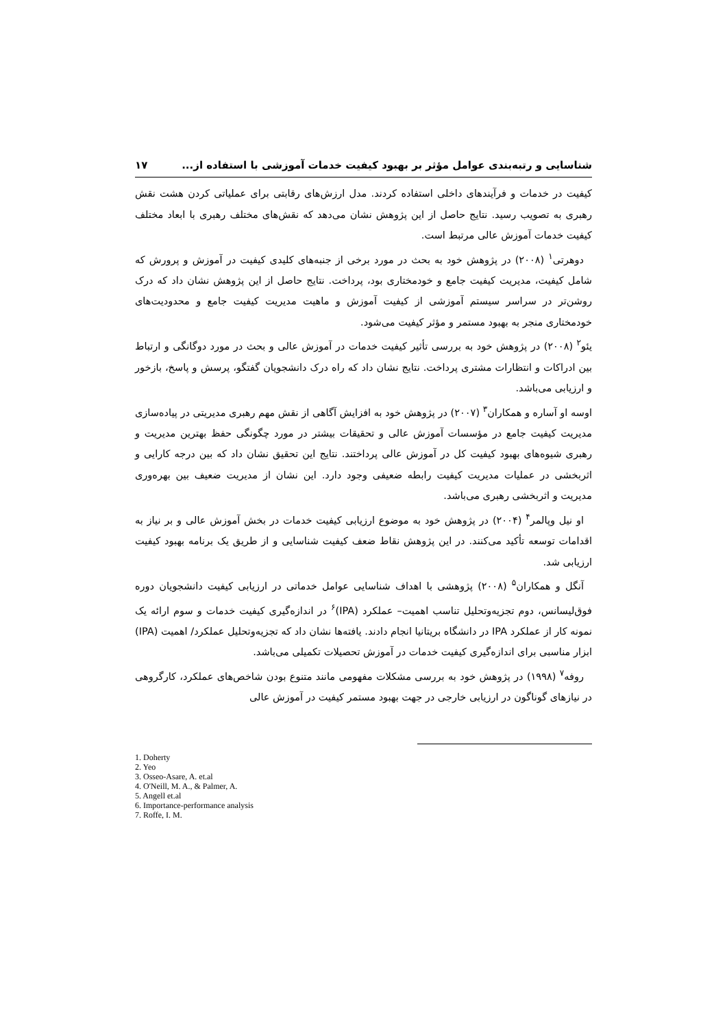شناسایی و رتبه‌بندی عوامل مؤثر بر بهبود کیفیت خدمات آموزشی با استفاده از... ۱۷
کیفیت در خدمات و فرآیندهای داخلی استفاده کردند. مدل ارزش‌های رقابتی برای عملیاتی کردن هشت نقش رهبری به تصویب رسید. نتایج حاصل از این پژوهش نشان می‌دهد که نقش‌های مختلف رهبری با ابعاد مختلف کیفیت خدمات آموزش عالی مرتبط است.
دوهرتی<sup>۱</sup> (۲۰۰۸) در پژوهش خود به بحث در مورد برخی از جنبه‌های کلیدی کیفیت در آموزش و پرورش که شامل کیفیت، مدیریت کیفیت جامع و خودمختاری بود، پرداخت. نتایج حاصل از این پژوهش نشان داد که درک روشن‌تر در سراسر سیستم آموزشی از کیفیت آموزش و ماهیت مدیریت کیفیت جامع و محدودیت‌های خودمختاری منجر به بهبود مستمر و مؤثر کیفیت می‌شود.
یئو<sup>۲</sup> (۲۰۰۸) در پژوهش خود به بررسی تأثیر کیفیت خدمات در آموزش عالی و بحث در مورد دوگانگی و ارتباط بین ادراکات و انتظارات مشتری پرداخت. نتایج نشان داد که راه درک دانشجویان گفتگو، پرسش و پاسخ، بازخور و ارزیابی می‌باشد.
اوسه او آساره و همکاران<sup>۳</sup> (۲۰۰۷) در پژوهش خود به افزایش آگاهی از نقش مهم رهبری مدیریتی در پیاده‌سازی مدیریت کیفیت جامع در مؤسسات آموزش عالی و تحقیقات بیشتر در مورد چگونگی حفظ بهترین مدیریت و رهبری شیوه‌های بهبود کیفیت کل در آموزش عالی پرداختند. نتایج این تحقیق نشان داد که بین درجه کارایی و اثربخشی در عملیات مدیریت کیفیت رابطه ضعیفی وجود دارد. این نشان از مدیریت ضعیف بین بهره‌وری مدیریت و اثربخشی رهبری می‌باشد.
او نیل وپالمر<sup>۴</sup> (۲۰۰۴) در پژوهش خود به موضوع ارزیابی کیفیت خدمات در بخش آموزش عالی و بر نیاز به اقدامات توسعه تأکید می‌کنند. در این پژوهش نقاط ضعف کیفیت شناسایی و از طریق یک برنامه بهبود کیفیت ارزیابی شد.
آنگل و همکاران<sup>۵</sup> (۲۰۰۸) پژوهشی با اهداف شناسایی عوامل خدماتی در ارزیابی کیفیت دانشجویان دوره فوق‌لیسانس، دوم تجزیه‌وتحلیل تناسب اهمیت– عملکرد (IPA)<sup>۶</sup> در اندازه‌گیری کیفیت خدمات و سوم ارائه یک نمونه کار از عملکرد IPA در دانشگاه بریتانیا انجام دادند. یافته‌ها نشان داد که تجزیه‌وتحلیل عملکرد/ اهمیت (IPA) ابزار مناسبی برای اندازه‌گیری کیفیت خدمات در آموزش تحصیلات تکمیلی می‌باشد.
روفه<sup>۷</sup> (۱۹۹۸) در پژوهش خود به بررسی مشکلات مفهومی مانند متنوع بودن شاخص‌های عملکرد، کارگروهی در نیازهای گوناگون در ارزیابی خارجی در جهت بهبود مستمر کیفیت در آموزش عالی
1. Doherty
2. Yeo
3. Osseo-Asare, A. et.al
4. O'Neill, M. A., & Palmer, A.
5. Angell et.al
6. Importance-performance analysis
7. Roffe, I. M.